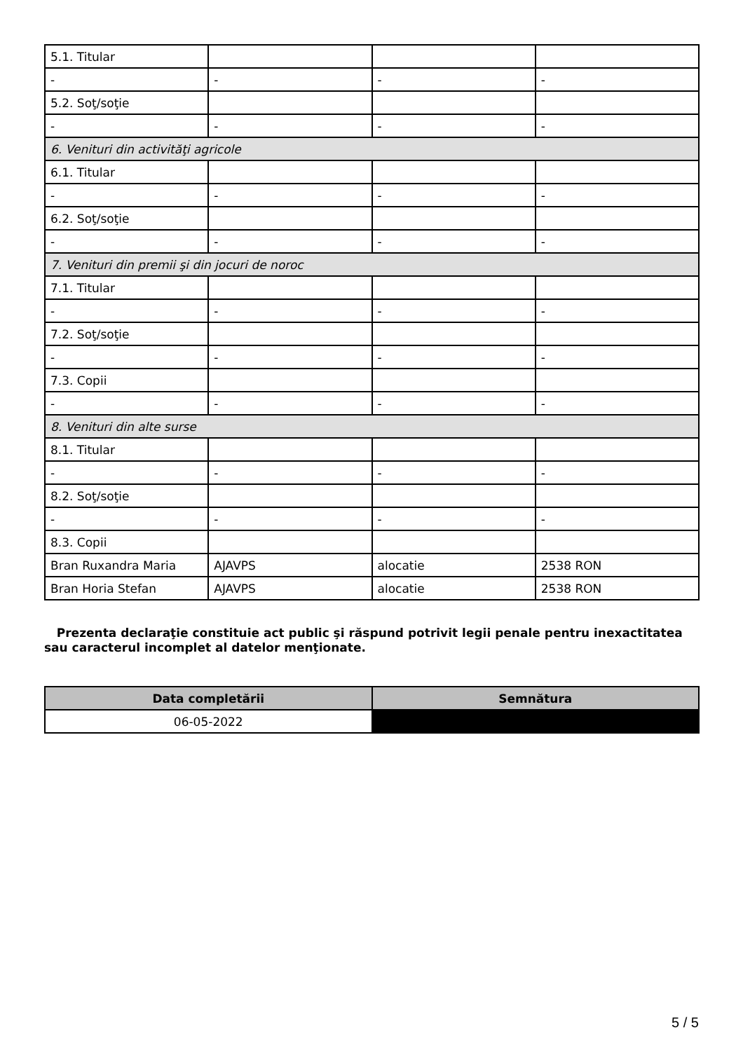| 5.1. Titular | | | |
| - | - | - | - |
| 5.2. Soţ/soţie | | | |
| - | - | - | - |
| 6. Venituri din activităţi agricole | | | |
| 6.1. Titular | | | |
| - | - | - | - |
| 6.2. Soţ/soţie | | | |
| - | - | - | - |
| 7. Venituri din premii şi din jocuri de noroc | | | |
| 7.1. Titular | | | |
| - | - | - | - |
| 7.2. Soţ/soţie | | | |
| - | - | - | - |
| 7.3. Copii | | | |
| - | - | - | - |
| 8. Venituri din alte surse | | | |
| 8.1. Titular | | | |
| - | - | - | - |
| 8.2. Soţ/soţie | | | |
| - | - | - | - |
| 8.3. Copii | | | |
| Bran Ruxandra Maria | AJAVPS | alocatie | 2538 RON |
| Bran Horia Stefan | AJAVPS | alocatie | 2538 RON |
Prezenta declaraţie constituie act public şi răspund potrivit legii penale pentru inexactitatea sau caracterul incomplet al datelor menţionate.
| Data completării | Semnătura |
| --- | --- |
| 06-05-2022 | |
5 / 5